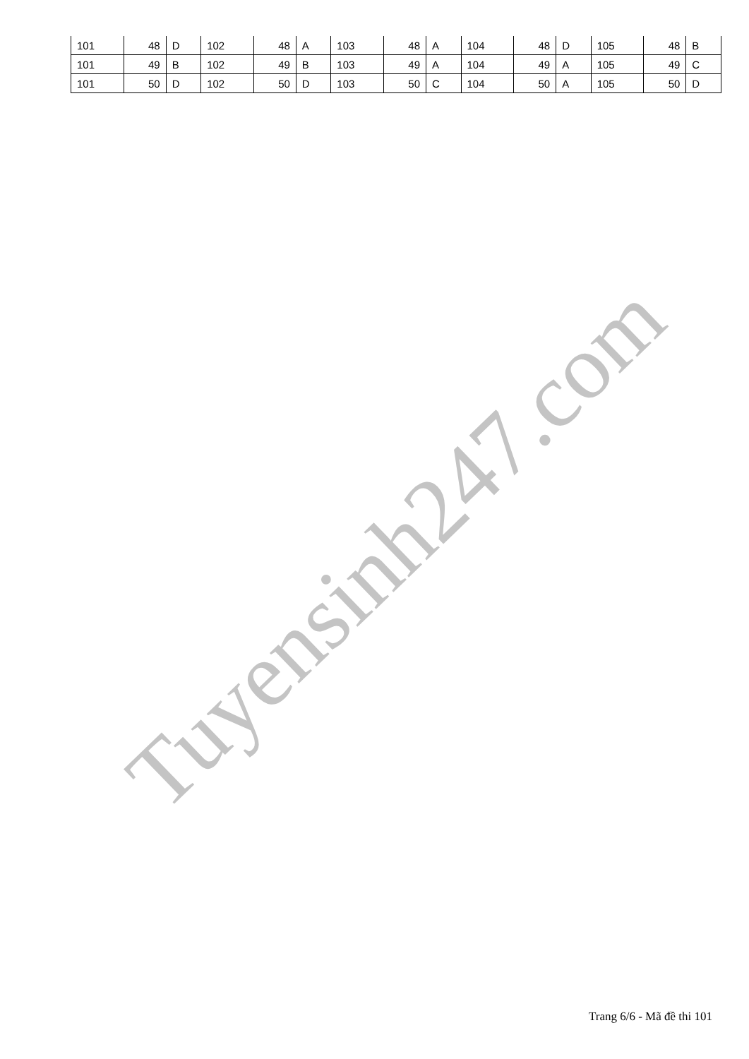| 101 | 48 | D | 102 | 48 | A | 103 | 48 | A | 104 | 48 | D | 105 | 48 | B |
| 101 | 49 | B | 102 | 49 | B | 103 | 49 | A | 104 | 49 | A | 105 | 49 | C |
| 101 | 50 | D | 102 | 50 | D | 103 | 50 | C | 104 | 50 | A | 105 | 50 | D |
Tuyensinh247.com
Trang 6/6 - Mã đề thi 101